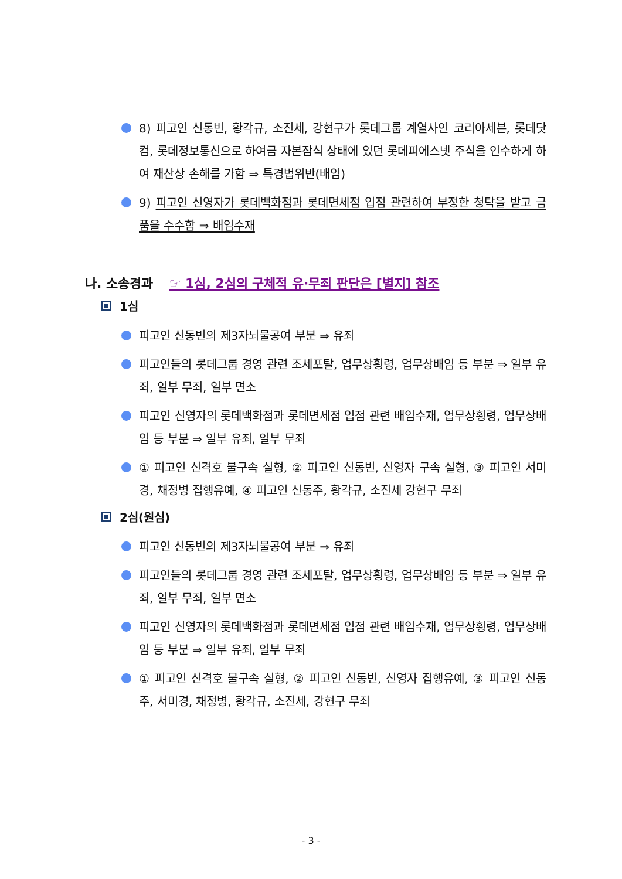8) 피고인 신동빈, 황각규, 소진세, 강현구가 롯데그룹 계열사인 코리아세븐, 롯데닷컴, 롯데정보통신으로 하여금 자본잠식 상태에 있던 롯데피에스넷 주식을 인수하게 하여 재산상 손해를 가함 ⇒ 특경법위반(배임)
9) 피고인 신영자가 롯데백화점과 롯데면세점 입점 관련하여 부정한 청탁을 받고 금품을 수수함 ⇒ 배임수재
나. 소송경과 ☞ 1심, 2심의 구체적 유·무죄 판단은 [별지] 참조
1심
피고인 신동빈의 제3자뇌물공여 부분 ⇒ 유죄
피고인들의 롯데그룹 경영 관련 조세포탈, 업무상횡령, 업무상배임 등 부분 ⇒ 일부 유죄, 일부 무죄, 일부 면소
피고인 신영자의 롯데백화점과 롯데면세점 입점 관련 배임수재, 업무상횡령, 업무상배임 등 부분 ⇒ 일부 유죄, 일부 무죄
① 피고인 신격호 불구속 실형, ② 피고인 신동빈, 신영자 구속 실형, ③ 피고인 서미경, 채정병 집행유예, ④ 피고인 신동주, 황각규, 소진세 강현구 무죄
2심(원심)
피고인 신동빈의 제3자뇌물공여 부분 ⇒ 유죄
피고인들의 롯데그룹 경영 관련 조세포탈, 업무상횡령, 업무상배임 등 부분 ⇒ 일부 유죄, 일부 무죄, 일부 면소
피고인 신영자의 롯데백화점과 롯데면세점 입점 관련 배임수재, 업무상횡령, 업무상배임 등 부분 ⇒ 일부 유죄, 일부 무죄
① 피고인 신격호 불구속 실형, ② 피고인 신동빈, 신영자 집행유예, ③ 피고인 신동주, 서미경, 채정병, 황각규, 소진세, 강현구 무죄
- 3 -